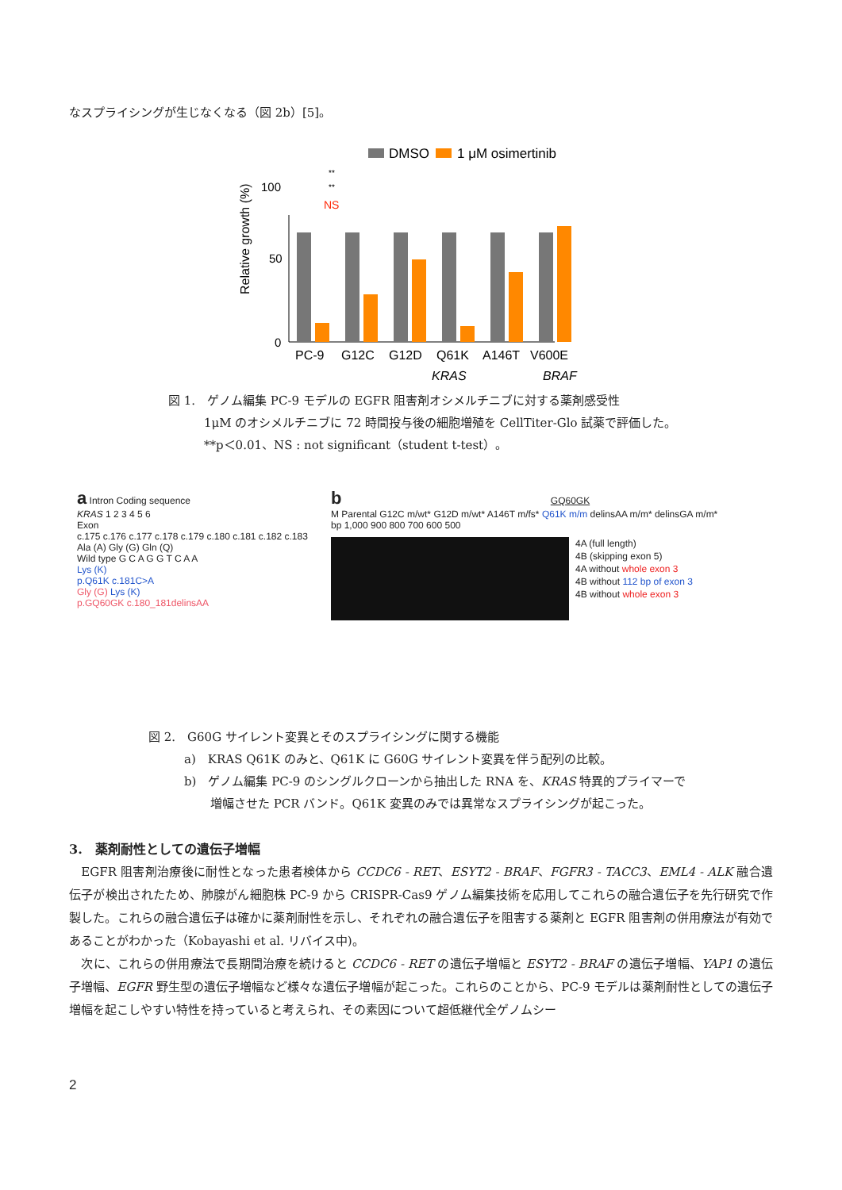なスプライシングが生じなくなる（図 2b）[5]。
DMSO
1 μM osimertinib
Relative growth (%)
100
50
0
PC-9
G12C
G12D
Q61K
A146T
V600E
KRAS
BRAF
**
**
NS
図 1.　ゲノム編集 PC-9 モデルの EGFR 阻害剤オシメルチニブに対する薬剤感受性
1μM のオシメルチニブに 72 時間投与後の細胞増殖を CellTiter-Glo 試薬で評価した。
**p＜0.01、NS : not significant（student t-test）。
a Intron Coding sequence
KRAS 1 2 3 4 5 6
Exon
c.175 c.176 c.177 c.178 c.179 c.180 c.181 c.182 c.183
Ala (A) Gly (G) Gln (Q)
Wild type G C A G G T C A A
Lys (K)
p.Q61K c.181C>A
Gly (G) Lys (K)
p.GQ60GK c.180_181delinsAA
b GQ60GK
M Parental G12C m/wt* G12D m/wt* A146T m/fs* Q61K m/m delinsAA m/m* delinsGA m/m*
bp 1,000 900 800 700 600 500
4A (full length)
4B (skipping exon 5)
4A without whole exon 3
4B without 112 bp of exon 3
4B without whole exon 3
図 2.　G60G サイレント変異とそのスプライシングに関する機能
a)　KRAS Q61K のみと、Q61K に G60G サイレント変異を伴う配列の比較。
b)　ゲノム編集 PC-9 のシングルクローンから抽出した RNA を、KRAS 特異的プライマーで
増幅させた PCR バンド。Q61K 変異のみでは異常なスプライシングが起こった。
3.　薬剤耐性としての遺伝子増幅
　EGFR 阻害剤治療後に耐性となった患者検体から CCDC6 - RET、ESYT2 - BRAF、FGFR3 - TACC3、EML4 - ALK 融合遺伝子が検出されたため、肺腺がん細胞株 PC-9 から CRISPR-Cas9 ゲノム編集技術を応用してこれらの融合遺伝子を先行研究で作製した。これらの融合遺伝子は確かに薬剤耐性を示し、それぞれの融合遺伝子を阻害する薬剤と EGFR 阻害剤の併用療法が有効であることがわかった（Kobayashi et al. リバイス中)。
　次に、これらの併用療法で長期間治療を続けると CCDC6 - RET の遺伝子増幅と ESYT2 - BRAF の遺伝子増幅、YAP1 の遺伝子増幅、EGFR 野生型の遺伝子増幅など様々な遺伝子増幅が起こった。これらのことから、PC-9 モデルは薬剤耐性としての遺伝子増幅を起こしやすい特性を持っていると考えられ、その素因について超低継代全ゲノムシー
2